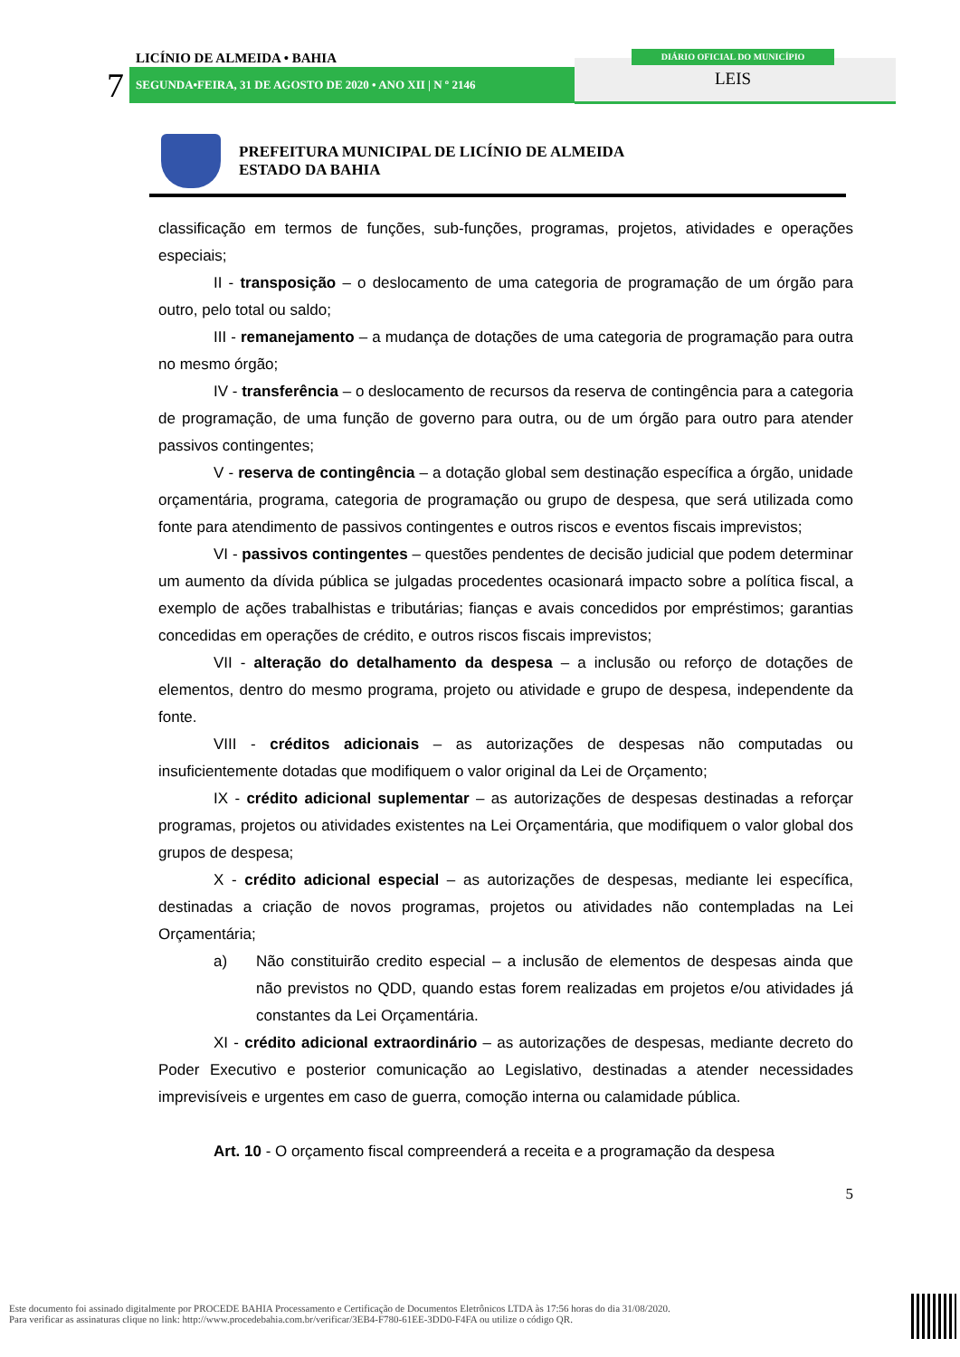LICÍNIO DE ALMEIDA • BAHIA
7 SEGUNDA•FEIRA, 31 DE AGOSTO DE 2020 • ANO XII | N º 2146
DIÁRIO OFICIAL DO MUNICÍPIO
LEIS
PREFEITURA MUNICIPAL DE LICÍNIO DE ALMEIDA
ESTADO DA BAHIA
classificação em termos de funções, sub-funções, programas, projetos, atividades e operações especiais;
II - transposição – o deslocamento de uma categoria de programação de um órgão para outro, pelo total ou saldo;
III - remanejamento – a mudança de dotações de uma categoria de programação para outra no mesmo órgão;
IV - transferência – o deslocamento de recursos da reserva de contingência para a categoria de programação, de uma função de governo para outra, ou de um órgão para outro para atender passivos contingentes;
V - reserva de contingência – a dotação global sem destinação específica a órgão, unidade orçamentária, programa, categoria de programação ou grupo de despesa, que será utilizada como fonte para atendimento de passivos contingentes e outros riscos e eventos fiscais imprevistos;
VI - passivos contingentes – questões pendentes de decisão judicial que podem determinar um aumento da dívida pública se julgadas procedentes ocasionará impacto sobre a política fiscal, a exemplo de ações trabalhistas e tributárias; fianças e avais concedidos por empréstimos; garantias concedidas em operações de crédito, e outros riscos fiscais imprevistos;
VII - alteração do detalhamento da despesa – a inclusão ou reforço de dotações de elementos, dentro do mesmo programa, projeto ou atividade e grupo de despesa, independente da fonte.
VIII - créditos adicionais – as autorizações de despesas não computadas ou insuficientemente dotadas que modifiquem o valor original da Lei de Orçamento;
IX - crédito adicional suplementar – as autorizações de despesas destinadas a reforçar programas, projetos ou atividades existentes na Lei Orçamentária, que modifiquem o valor global dos grupos de despesa;
X - crédito adicional especial – as autorizações de despesas, mediante lei específica, destinadas a criação de novos programas, projetos ou atividades não contempladas na Lei Orçamentária;
a) Não constituirão credito especial – a inclusão de elementos de despesas ainda que não previstos no QDD, quando estas forem realizadas em projetos e/ou atividades já constantes da Lei Orçamentária.
XI - crédito adicional extraordinário – as autorizações de despesas, mediante decreto do Poder Executivo e posterior comunicação ao Legislativo, destinadas a atender necessidades imprevisíveis e urgentes em caso de guerra, comoção interna ou calamidade pública.
Art. 10 - O orçamento fiscal compreenderá a receita e a programação da despesa
5
Este documento foi assinado digitalmente por PROCEDE BAHIA Processamento e Certificação de Documentos Eletrônicos LTDA às 17:56 horas do dia 31/08/2020.
Para verificar as assinaturas clique no link: http://www.procedebahia.com.br/verificar/3EB4-F780-61EE-3DD0-F4FA ou utilize o código QR.